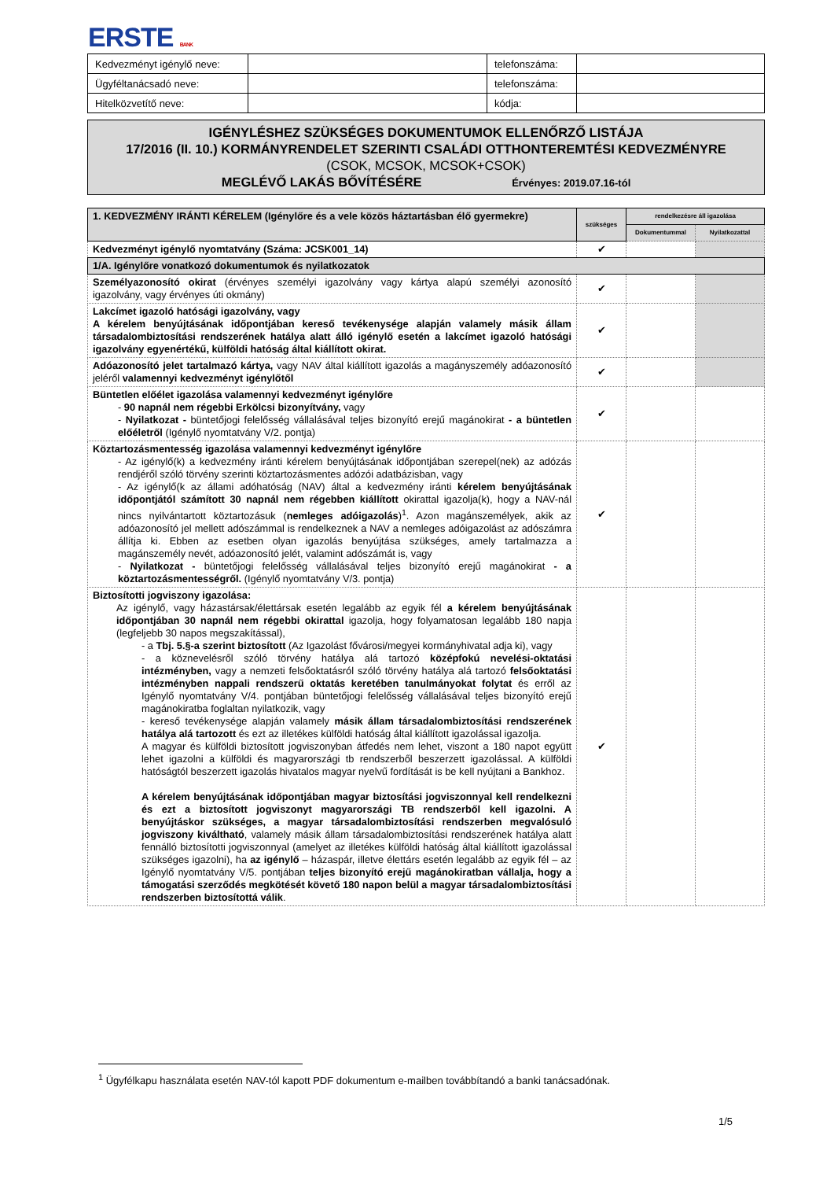ERSTE BANK
| Kedvezményt igénylő neve: | | telefonszáma: | |
| Ügyféltanácsadó neve: | | telefonszáma: | |
| Hitelközvetítő neve: | | kódja: | |
IGÉNYLÉSHEZ SZÜKSÉGES DOKUMENTUMOK ELLENŐRZŐ LISTÁJA
17/2016 (II. 10.) KORMÁNYRENDELET SZERINTI CSALÁDI OTTHONTEREMTÉSI KEDVEZMÉNYRE
(CSOK, MCSOK, MCSOK+CSOK)
MEGLÉVŐ LAKÁS BŐVÍTÉSÉRE Érvényes: 2019.07.16-tól
| 1. KEDVEZMÉNY IRÁNTI KÉRELEM (Igénylőre és a vele közös háztartásban élő gyermekre) | szükséges | rendelkezésre áll igazolása | |
| | | Dokumentummal | Nyilatkozattal |
| Kedvezményt igénylő nyomtatvány (Száma: JCSK001_14) | ✔ | | |
| 1/A. Igénylőre vonatkozó dokumentumok és nyilatkozatok | | | |
| Személyazonosító okirat (érvényes személyi igazolvány vagy kártya alapú személyi azonosító igazolvány, vagy érvényes úti okmány) | ✔ | | |
| Lakcímet igazoló hatósági igazolvány, vagy A kérelem benyújtásának időpontjában kereső tevékenysége alapján valamely másik állam társadalombiztosítási rendszerének hatálya alatt álló igénylő esetén a lakcímet igazoló hatósági igazolvány egyenértékű, külföldi hatóság által kiállított okirat. | ✔ | | |
| Adóazonosító jelet tartalmazó kártya, vagy NAV által kiállított igazolás a magányszemély adóazonosító jeléről valamennyi kedvezményt igénylőtől | ✔ | | |
| Büntetlen előélet igazolása valamennyi kedvezményt igénylőre - 90 napnál nem régebbi Erkölcsi bizonyítvány, vagy - Nyilatkozat - büntetőjogi felelősség vállalásával teljes bizonyító erejű magánokirat - a büntetlen előéletről (Igénylő nyomtatvány V/2. pontja) | ✔ | | |
| Köztartozásmentesség igazolása valamennyi kedvezményt igénylőre - Az igénylő(k) a kedvezmény iránti kérelem benyújtásának időpontjában szerepel(nek) az adózás rendjéről szóló törvény szerinti köztartozásmentes adózói adatbázisban, vagy - Az igénylő(k az állami adóhatóság (NAV) által a kedvezmény iránti kérelem benyújtásának időpontjától számított 30 napnál nem régebben kiállított okirattal igazolja(k), hogy a NAV-nál nincs nyilvántartott köztartozásuk ( nemleges adóigazolás )<sup>1</sup>. Azon magánszemélyek, akik az adóazonosító jel mellett adószámmal is rendelkeznek a NAV a nemleges adóigazolást az adószámra állítja ki. Ebben az esetben olyan igazolás benyújtása szükséges, amely tartalmazza a magánszemély nevét, adóazonosító jelét, valamint adószámát is, vagy - Nyilatkozat - büntetőjogi felelősség vállalásával teljes bizonyító erejű magánokirat - a köztartozásmentességről. (Igénylő nyomtatvány V/3. pontja) | ✔ | | |
| Biztosítotti jogviszony igazolása: Az igénylő, vagy házastársak/élettársak esetén legalább az egyik fél a kérelem benyújtásának időpontjában 30 napnál nem régebbi okirattal igazolja, hogy folyamatosan legalább 180 napja (legfeljebb 30 napos megszakítással), - a Tbj. 5.§-a szerint biztosított (Az Igazolást fővárosi/megyei kormányhivatal adja ki), vagy - a köznevelésről szóló törvény hatálya alá tartozó középfokú nevelési-oktatási intézményben, vagy a nemzeti felsőoktatásról szóló törvény hatálya alá tartozó felsőoktatási intézményben nappali rendszerű oktatás keretében tanulmányokat folytat és erről az Igénylő nyomtatvány V/4. pontjában büntetőjogi felelősség vállalásával teljes bizonyító erejű magánokiratba foglaltan nyilatkozik, vagy - kereső tevékenysége alapján valamely másik állam társadalombiztosítási rendszerének hatálya alá tartozott és ezt az illetékes külföldi hatóság által kiállított igazolással igazolja. A magyar és külföldi biztosított jogviszonyban átfedés nem lehet, viszont a 180 napot együtt lehet igazolni a külföldi és magyarországi tb rendszerből beszerzett igazolással. A külföldi hatóságtól beszerzett igazolás hivatalos magyar nyelvű fordítását is be kell nyújtani a Bankhoz. A kérelem benyújtásának időpontjában magyar biztosítási jogviszonnyal kell rendelkezni és ezt a biztosított jogviszonyt magyarországi TB rendszerből kell igazolni. A benyújtáskor szükséges, a magyar társadalombiztosítási rendszerben megvalósuló jogviszony kiváltható , valamely másik állam társadalombiztosítási rendszerének hatálya alatt fennálló biztosítotti jogviszonnyal (amelyet az illetékes külföldi hatóság által kiállított igazolással szükséges igazolni), ha az igénylő – házaspár, illetve élettárs esetén legalább az egyik fél – az Igénylő nyomtatvány V/5. pontjában teljes bizonyító erejű magánokiratban vállalja, hogy a támogatási szerződés megkötését követő 180 napon belül a magyar társadalombiztosítási rendszerben biztosítottá válik . | ✔ | | |
<sup>1</sup> Ügyfélkapu használata esetén NAV-tól kapott PDF dokumentum e-mailben továbbítandó a banki tanácsadónak.
1/5